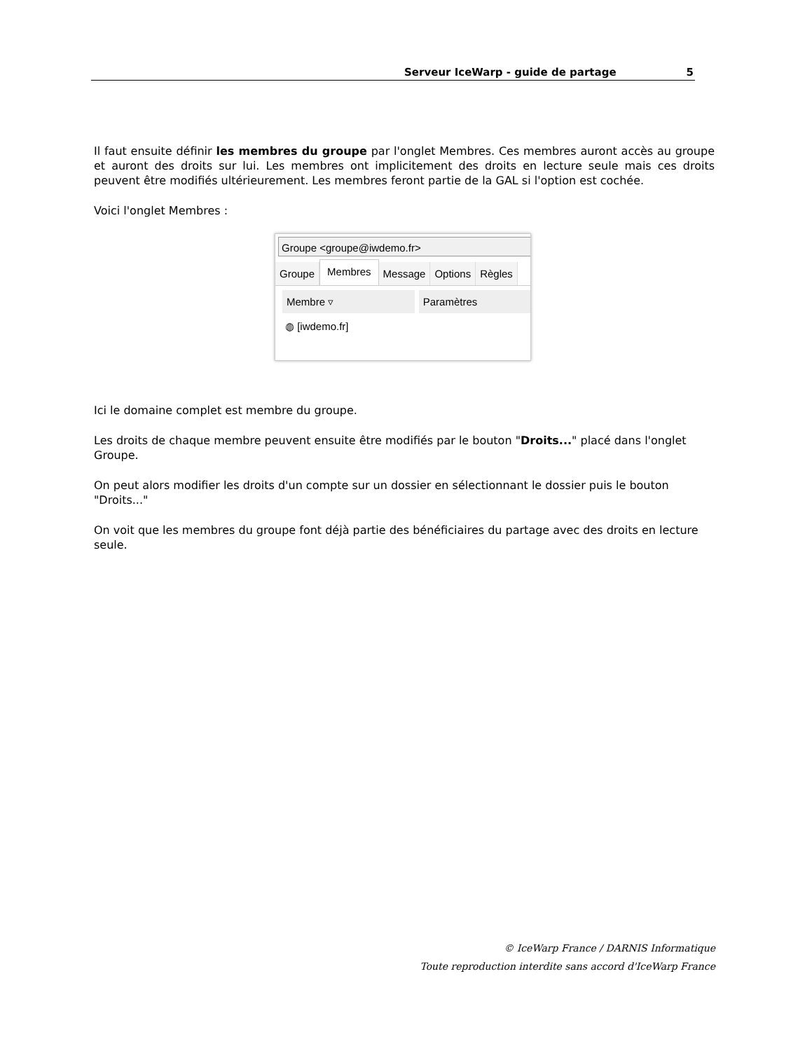Serveur IceWarp - guide de partage 5
Il faut ensuite définir les membres du groupe par l'onglet Membres. Ces membres auront accès au groupe et auront des droits sur lui. Les membres ont implicitement des droits en lecture seule mais ces droits peuvent être modifiés ultérieurement. Les membres feront partie de la GAL si l'option est cochée.
Voici l'onglet Membres :
Groupe <groupe@iwdemo.fr>
Groupe
Membres
Message Options Règles
Membre ▿ Paramètres
◍ [iwdemo.fr]
Ici le domaine complet est membre du groupe.
Les droits de chaque membre peuvent ensuite être modifiés par le bouton "Droits..." placé dans l'onglet Groupe.
On peut alors modifier les droits d'un compte sur un dossier en sélectionnant le dossier puis le bouton "Droits..."
On voit que les membres du groupe font déjà partie des bénéficiaires du partage avec des droits en lecture seule.
© IceWarp France / DARNIS Informatique
Toute reproduction interdite sans accord d'IceWarp France